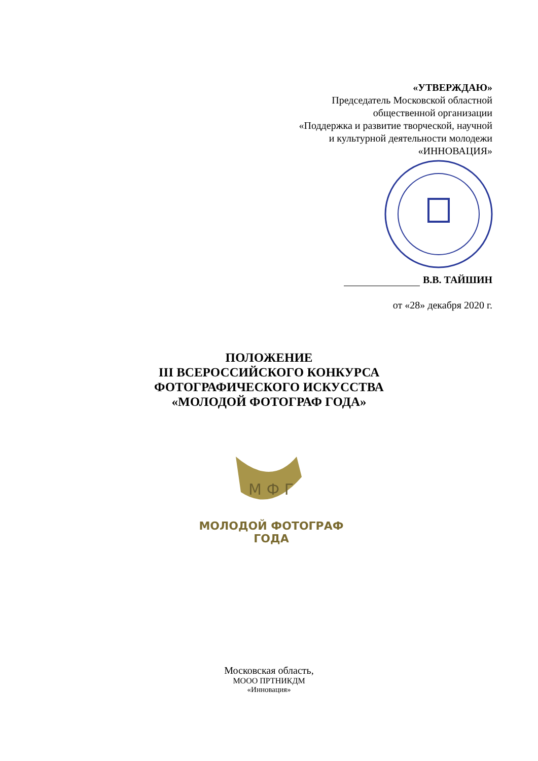«УТВЕРЖДАЮ»
Председатель Московской областной
общественной организации
«Поддержка и развитие творческой, научной
и культурной деятельности молодежи
«ИННОВАЦИЯ»
В.В. ТАЙШИН
от «28» декабря 2020 г.
ПОЛОЖЕНИЕ
III ВСЕРОССИЙСКОГО КОНКУРСА
ФОТОГРАФИЧЕСКОГО ИСКУССТВА
«МОЛОДОЙ ФОТОГРАФ ГОДА»
М Ф Г
МОЛОДОЙ ФОТОГРАФ ГОДА
Московская область,
МООО ПРТНИКДМ
«Инновация»